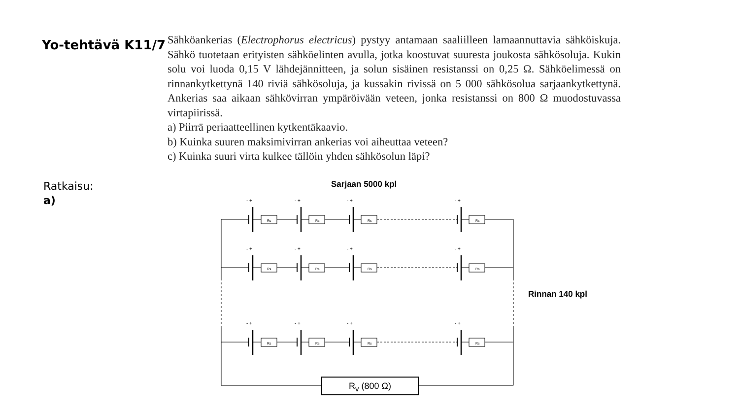Yo-tehtävä K11/7
Sähköankerias (Electrophorus electricus) pystyy antamaan saaliilleen lamaannuttavia sähköiskuja. Sähkö tuotetaan erityisten sähköelinten avulla, jotka koostuvat suuresta joukosta sähkösoluja. Kukin solu voi luoda 0,15 V lähdejännitteen, ja solun sisäinen resistanssi on 0,25 Ω. Sähköelimessä on rinnankytkettynä 140 riviä sähkösoluja, ja kussakin rivissä on 5 000 sähkösolua sarjaankytkettynä. Ankerias saa aikaan sähkövirran ympäröivään veteen, jonka resistanssi on 800 Ω muodostuvassa virtapiirissä.
a) Piirrä periaatteellinen kytkentäkaavio.
b) Kuinka suuren maksimivirran ankerias voi aiheuttaa veteen?
c) Kuinka suuri virta kulkee tällöin yhden sähkösolun läpi?
Ratkaisu:
a)
- +
- +
- +
- +
- +
- +
- +
- +
- +
- +
- +
- +
Rs
Rs
Rs
Rs
Rs
Rs
Rs
Rs
Rs
Rs
Rs
Rs
Sarjaan 5000 kpl
Rinnan 140 kpl
R<sub>v</sub> (800 Ω)